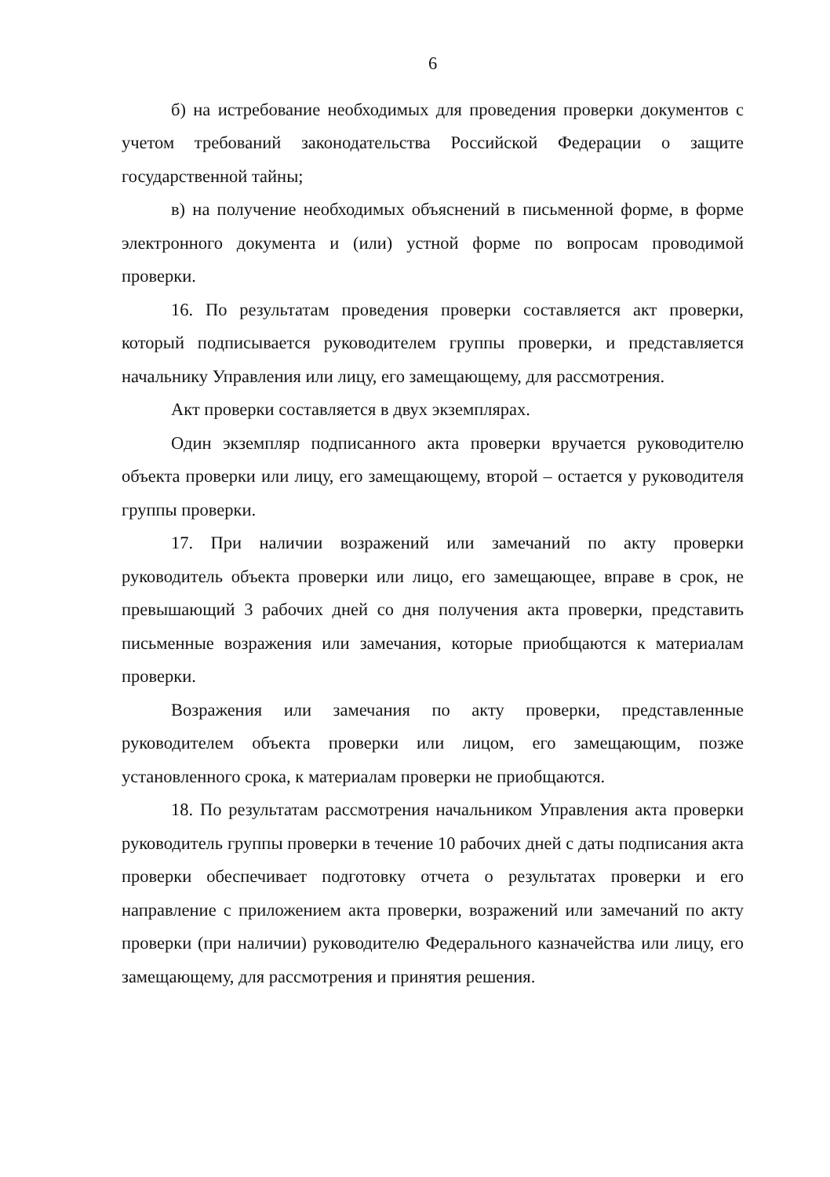6
б) на истребование необходимых для проведения проверки документов с учетом требований законодательства Российской Федерации о защите государственной тайны;
в) на получение необходимых объяснений в письменной форме, в форме электронного документа и (или) устной форме по вопросам проводимой проверки.
16. По результатам проведения проверки составляется акт проверки, который подписывается руководителем группы проверки, и представляется начальнику Управления или лицу, его замещающему, для рассмотрения.
Акт проверки составляется в двух экземплярах.
Один экземпляр подписанного акта проверки вручается руководителю объекта проверки или лицу, его замещающему, второй – остается у руководителя группы проверки.
17. При наличии возражений или замечаний по акту проверки руководитель объекта проверки или лицо, его замещающее, вправе в срок, не превышающий 3 рабочих дней со дня получения акта проверки, представить письменные возражения или замечания, которые приобщаются к материалам проверки.
Возражения или замечания по акту проверки, представленные руководителем объекта проверки или лицом, его замещающим, позже установленного срока, к материалам проверки не приобщаются.
18. По результатам рассмотрения начальником Управления акта проверки руководитель группы проверки в течение 10 рабочих дней с даты подписания акта проверки обеспечивает подготовку отчета о результатах проверки и его направление с приложением акта проверки, возражений или замечаний по акту проверки (при наличии) руководителю Федерального казначейства или лицу, его замещающему, для рассмотрения и принятия решения.